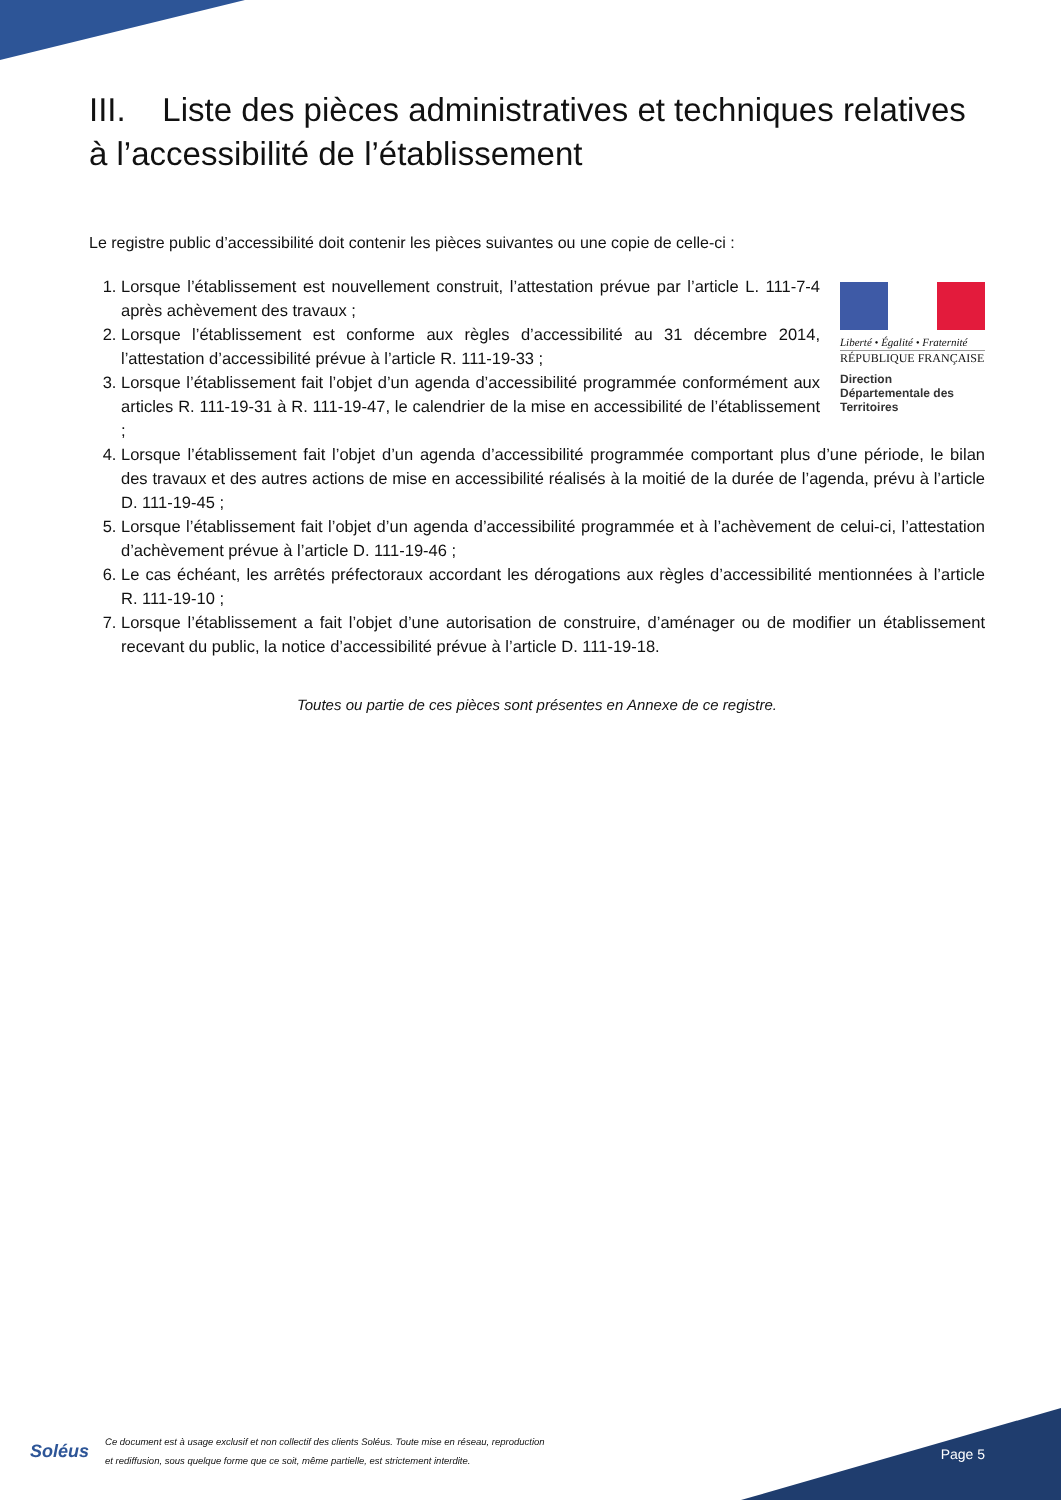III. Liste des pièces administratives et techniques relatives à l’accessibilité de l’établissement
Le registre public d’accessibilité doit contenir les pièces suivantes ou une copie de celle-ci :
Liberté • Égalité • Fraternité
RÉPUBLIQUE FRANÇAISE
Direction Départementale des Territoires
1. Lorsque l’établissement est nouvellement construit, l’attestation prévue par l’article L. 111-7-4 après achèvement des travaux ;
2. Lorsque l’établissement est conforme aux règles d’accessibilité au 31 décembre 2014, l’attestation d’accessibilité prévue à l’article R. 111-19-33 ;
3. Lorsque l’établissement fait l’objet d’un agenda d’accessibilité programmée conformément aux articles R. 111-19-31 à R. 111-19-47, le calendrier de la mise en accessibilité de l’établissement ;
4. Lorsque l’établissement fait l’objet d’un agenda d’accessibilité programmée comportant plus d’une période, le bilan des travaux et des autres actions de mise en accessibilité réalisés à la moitié de la durée de l’agenda, prévu à l’article D. 111-19-45 ;
5. Lorsque l’établissement fait l’objet d’un agenda d’accessibilité programmée et à l’achèvement de celui-ci, l’attestation d’achèvement prévue à l’article D. 111-19-46 ;
6. Le cas échéant, les arrêtés préfectoraux accordant les dérogations aux règles d’accessibilité mentionnées à l’article R. 111-19-10 ;
7. Lorsque l’établissement a fait l’objet d’une autorisation de construire, d’aménager ou de modifier un établissement recevant du public, la notice d’accessibilité prévue à l’article D. 111-19-18.
Toutes ou partie de ces pièces sont présentes en Annexe de ce registre.
Soléus
Ce document est à usage exclusif et non collectif des clients Soléus. Toute mise en réseau, reproduction
et rediffusion, sous quelque forme que ce soit, même partielle, est strictement interdite.
Page 5